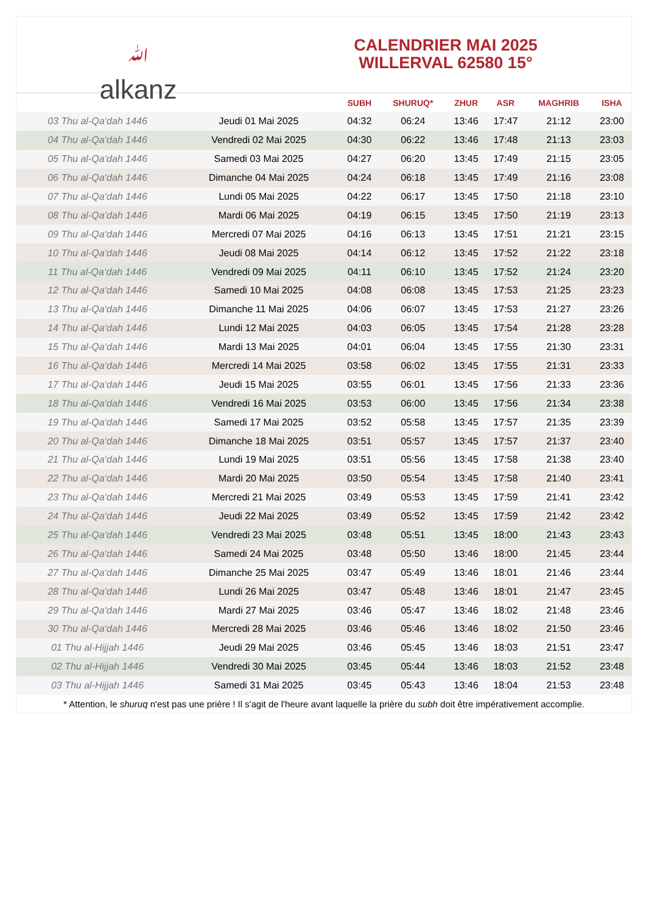ﷲ
alkanz
CALENDRIER MAI 2025
WILLERVAL 62580 15°
| | | SUBH | SHURUQ* | ZHUR | ASR | MAGHRIB | ISHA |
| --- | --- | --- | --- | --- | --- | --- | --- |
| 03 Thu al-Qa‘dah 1446 | Jeudi 01 Mai 2025 | 04:32 | 06:24 | 13:46 | 17:47 | 21:12 | 23:00 |
| 04 Thu al-Qa‘dah 1446 | Vendredi 02 Mai 2025 | 04:30 | 06:22 | 13:46 | 17:48 | 21:13 | 23:03 |
| 05 Thu al-Qa‘dah 1446 | Samedi 03 Mai 2025 | 04:27 | 06:20 | 13:45 | 17:49 | 21:15 | 23:05 |
| 06 Thu al-Qa‘dah 1446 | Dimanche 04 Mai 2025 | 04:24 | 06:18 | 13:45 | 17:49 | 21:16 | 23:08 |
| 07 Thu al-Qa‘dah 1446 | Lundi 05 Mai 2025 | 04:22 | 06:17 | 13:45 | 17:50 | 21:18 | 23:10 |
| 08 Thu al-Qa‘dah 1446 | Mardi 06 Mai 2025 | 04:19 | 06:15 | 13:45 | 17:50 | 21:19 | 23:13 |
| 09 Thu al-Qa‘dah 1446 | Mercredi 07 Mai 2025 | 04:16 | 06:13 | 13:45 | 17:51 | 21:21 | 23:15 |
| 10 Thu al-Qa‘dah 1446 | Jeudi 08 Mai 2025 | 04:14 | 06:12 | 13:45 | 17:52 | 21:22 | 23:18 |
| 11 Thu al-Qa‘dah 1446 | Vendredi 09 Mai 2025 | 04:11 | 06:10 | 13:45 | 17:52 | 21:24 | 23:20 |
| 12 Thu al-Qa‘dah 1446 | Samedi 10 Mai 2025 | 04:08 | 06:08 | 13:45 | 17:53 | 21:25 | 23:23 |
| 13 Thu al-Qa‘dah 1446 | Dimanche 11 Mai 2025 | 04:06 | 06:07 | 13:45 | 17:53 | 21:27 | 23:26 |
| 14 Thu al-Qa‘dah 1446 | Lundi 12 Mai 2025 | 04:03 | 06:05 | 13:45 | 17:54 | 21:28 | 23:28 |
| 15 Thu al-Qa‘dah 1446 | Mardi 13 Mai 2025 | 04:01 | 06:04 | 13:45 | 17:55 | 21:30 | 23:31 |
| 16 Thu al-Qa‘dah 1446 | Mercredi 14 Mai 2025 | 03:58 | 06:02 | 13:45 | 17:55 | 21:31 | 23:33 |
| 17 Thu al-Qa‘dah 1446 | Jeudi 15 Mai 2025 | 03:55 | 06:01 | 13:45 | 17:56 | 21:33 | 23:36 |
| 18 Thu al-Qa‘dah 1446 | Vendredi 16 Mai 2025 | 03:53 | 06:00 | 13:45 | 17:56 | 21:34 | 23:38 |
| 19 Thu al-Qa‘dah 1446 | Samedi 17 Mai 2025 | 03:52 | 05:58 | 13:45 | 17:57 | 21:35 | 23:39 |
| 20 Thu al-Qa‘dah 1446 | Dimanche 18 Mai 2025 | 03:51 | 05:57 | 13:45 | 17:57 | 21:37 | 23:40 |
| 21 Thu al-Qa‘dah 1446 | Lundi 19 Mai 2025 | 03:51 | 05:56 | 13:45 | 17:58 | 21:38 | 23:40 |
| 22 Thu al-Qa‘dah 1446 | Mardi 20 Mai 2025 | 03:50 | 05:54 | 13:45 | 17:58 | 21:40 | 23:41 |
| 23 Thu al-Qa‘dah 1446 | Mercredi 21 Mai 2025 | 03:49 | 05:53 | 13:45 | 17:59 | 21:41 | 23:42 |
| 24 Thu al-Qa‘dah 1446 | Jeudi 22 Mai 2025 | 03:49 | 05:52 | 13:45 | 17:59 | 21:42 | 23:42 |
| 25 Thu al-Qa‘dah 1446 | Vendredi 23 Mai 2025 | 03:48 | 05:51 | 13:45 | 18:00 | 21:43 | 23:43 |
| 26 Thu al-Qa‘dah 1446 | Samedi 24 Mai 2025 | 03:48 | 05:50 | 13:46 | 18:00 | 21:45 | 23:44 |
| 27 Thu al-Qa‘dah 1446 | Dimanche 25 Mai 2025 | 03:47 | 05:49 | 13:46 | 18:01 | 21:46 | 23:44 |
| 28 Thu al-Qa‘dah 1446 | Lundi 26 Mai 2025 | 03:47 | 05:48 | 13:46 | 18:01 | 21:47 | 23:45 |
| 29 Thu al-Qa‘dah 1446 | Mardi 27 Mai 2025 | 03:46 | 05:47 | 13:46 | 18:02 | 21:48 | 23:46 |
| 30 Thu al-Qa‘dah 1446 | Mercredi 28 Mai 2025 | 03:46 | 05:46 | 13:46 | 18:02 | 21:50 | 23:46 |
| 01 Thu al-Hijjah 1446 | Jeudi 29 Mai 2025 | 03:46 | 05:45 | 13:46 | 18:03 | 21:51 | 23:47 |
| 02 Thu al-Hijjah 1446 | Vendredi 30 Mai 2025 | 03:45 | 05:44 | 13:46 | 18:03 | 21:52 | 23:48 |
| 03 Thu al-Hijjah 1446 | Samedi 31 Mai 2025 | 03:45 | 05:43 | 13:46 | 18:04 | 21:53 | 23:48 |
* Attention, le shuruq n'est pas une prière ! Il s'agit de l'heure avant laquelle la prière du subh doit être impérativement accomplie.